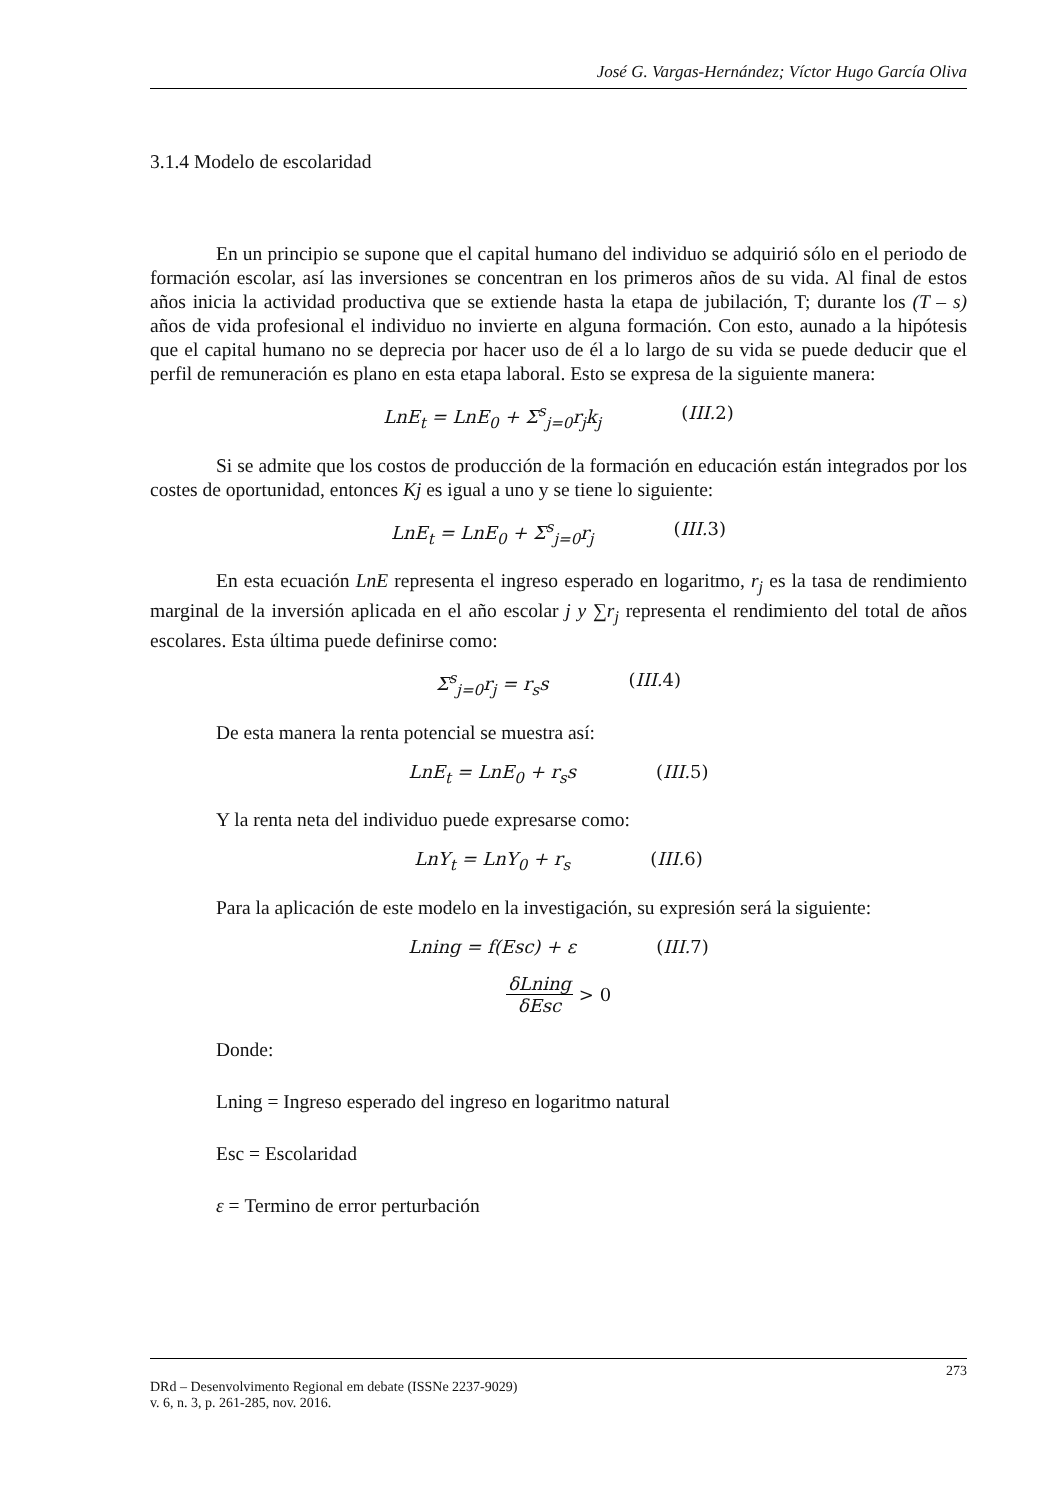José G. Vargas-Hernández; Víctor Hugo García Oliva
3.1.4 Modelo de escolaridad
En un principio se supone que el capital humano del individuo se adquirió sólo en el periodo de formación escolar, así las inversiones se concentran en los primeros años de su vida. Al final de estos años inicia la actividad productiva que se extiende hasta la etapa de jubilación, T; durante los (T – s) años de vida profesional el individuo no invierte en alguna formación. Con esto, aunado a la hipótesis que el capital humano no se deprecia por hacer uso de él a lo largo de su vida se puede deducir que el perfil de remuneración es plano en esta etapa laboral. Esto se expresa de la siguiente manera:
LnE<sub>t</sub> = LnE<sub>0</sub> + Σ<sup>s</sup><sub>j=0</sub>r<sub>j</sub>k<sub>j</sub> (III. 2)
Si se admite que los costos de producción de la formación en educación están integrados por los costes de oportunidad, entonces Kj es igual a uno y se tiene lo siguiente:
LnE<sub>t</sub> = LnE<sub>0</sub> + Σ<sup>s</sup><sub>j=0</sub>r<sub>j</sub> (III. 3)
En esta ecuación LnE representa el ingreso esperado en logaritmo, r<sub>j</sub> es la tasa de rendimiento marginal de la inversión aplicada en el año escolar j y ∑r<sub>j</sub> representa el rendimiento del total de años escolares. Esta última puede definirse como:
Σ<sup>s</sup><sub>j=0</sub>r<sub>j</sub> = r<sub>s</sub>s (III. 4)
De esta manera la renta potencial se muestra así:
LnE<sub>t</sub> = LnE<sub>0</sub> + r<sub>s</sub>s (III. 5)
Y la renta neta del individuo puede expresarse como:
LnY<sub>t</sub> = LnY<sub>0</sub> + r<sub>s</sub> (III. 6)
Para la aplicación de este modelo en la investigación, su expresión será la siguiente:
Lning = f(Esc) + ε (III. 7)
δLning δEsc > 0
Donde:
Lning = Ingreso esperado del ingreso en logaritmo natural
Esc = Escolaridad
ε = Termino de error perturbación
273
DRd – Desenvolvimento Regional em debate (ISSNe 2237-9029)
v. 6, n. 3, p. 261-285, nov. 2016.